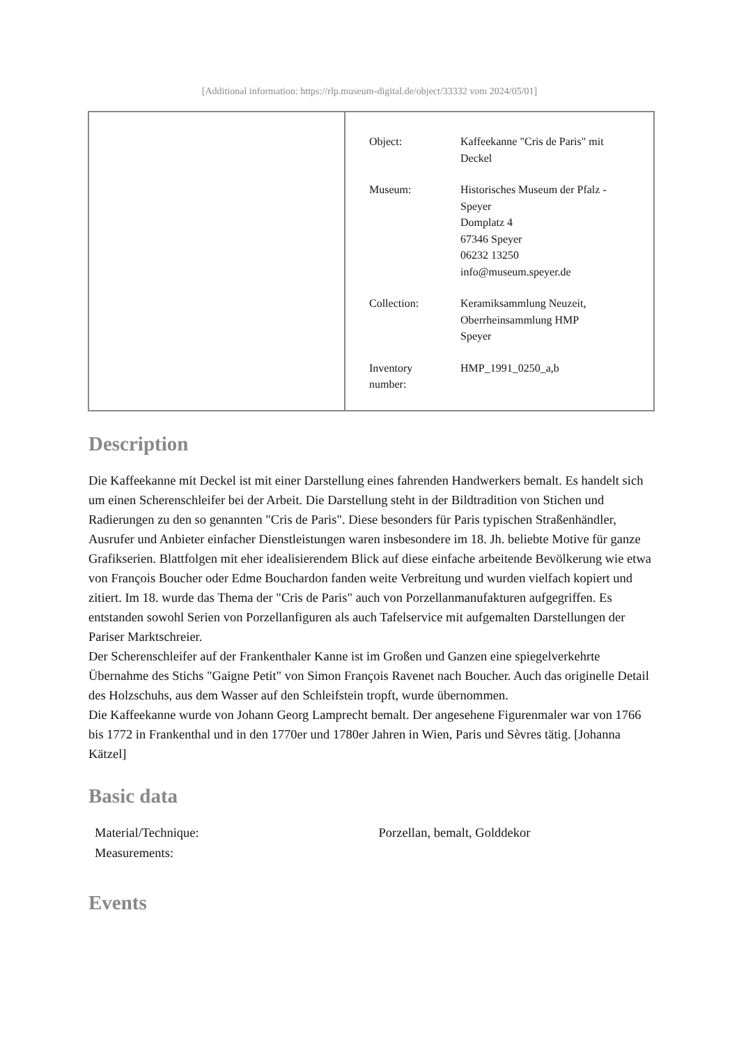[Additional information: https://rlp.museum-digital.de/object/33332 vom 2024/05/01]
| Object: | Kaffeekanne "Cris de Paris" mit Deckel |
| Museum: | Historisches Museum der Pfalz - Speyer Domplatz 4 67346 Speyer 06232 13250 info@museum.speyer.de |
| Collection: | Keramiksammlung Neuzeit, Oberrheinsammlung HMP Speyer |
| Inventory number: | HMP_1991_0250_a,b |
Description
Die Kaffeekanne mit Deckel ist mit einer Darstellung eines fahrenden Handwerkers bemalt. Es handelt sich um einen Scherenschleifer bei der Arbeit. Die Darstellung steht in der Bildtradition von Stichen und Radierungen zu den so genannten "Cris de Paris". Diese besonders für Paris typischen Straßenhändler, Ausrufer und Anbieter einfacher Dienstleistungen waren insbesondere im 18. Jh. beliebte Motive für ganze Grafikserien. Blattfolgen mit eher idealisierendem Blick auf diese einfache arbeitende Bevölkerung wie etwa von François Boucher oder Edme Bouchardon fanden weite Verbreitung und wurden vielfach kopiert und zitiert. Im 18. wurde das Thema der "Cris de Paris" auch von Porzellanmanufakturen aufgegriffen. Es entstanden sowohl Serien von Porzellanfiguren als auch Tafelservice mit aufgemalten Darstellungen der Pariser Marktschreier.
Der Scherenschleifer auf der Frankenthaler Kanne ist im Großen und Ganzen eine spiegelverkehrte Übernahme des Stichs "Gaigne Petit" von Simon François Ravenet nach Boucher. Auch das originelle Detail des Holzschuhs, aus dem Wasser auf den Schleifstein tropft, wurde übernommen.
Die Kaffeekanne wurde von Johann Georg Lamprecht bemalt. Der angesehene Figurenmaler war von 1766 bis 1772 in Frankenthal und in den 1770er und 1780er Jahren in Wien, Paris und Sèvres tätig. [Johanna Kätzel]
Basic data
| Material/Technique: | Porzellan, bemalt, Golddekor |
| Measurements: | |
Events